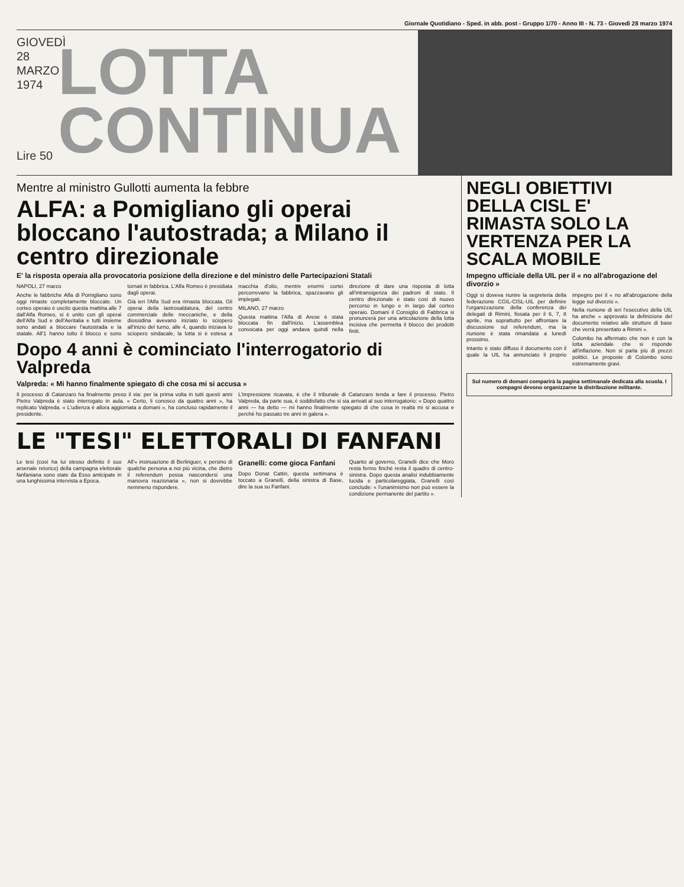Giornale Quotidiano - Sped. in abb. post - Gruppo 1/70 - Anno III - N. 73 - Giovedì 28 marzo 1974
GIOVEDÌ 28 MARZO 1974
Lire 50
LOTTA
CONTINUA
Mentre al ministro Gullotti aumenta la febbre
ALFA: a Pomigliano gli operai bloccano l'autostrada; a Milano il centro direzionale
E' la risposta operaia alla provocatoria posizione della direzione e del ministro delle Partecipazioni Statali
NAPOLI, 27 marzo
Anche le fabbriche Alfa di Pomigliano sono oggi rimaste completamente bloccate. Un corteo operaio è uscito questa mattina alle 7 dall'Alfa Romeo, si è unito con gli operai dell'Alfa Sud e dell'Aeritalia e tutti insieme sono andati a bloccare l'autostrada e la statale. All'1 hanno tolto il blocco e sono tornati in fabbrica. L'Alfa Romeo è presidiata dagli operai.
Già ieri l'Alfa Sud era rimasta bloccata. Gli operai della lastrosaldatura, del centro commerciale delle meccaniche, e della diossidina avevano iniziato lo sciopero all'inizio del turno, alle 4, quando iniziava lo sciopero sindacale, la lotta si è estesa a macchia d'olio, mentre enormi cortei percorrevano la fabbrica, spazzavano gli impiegati.
MILANO, 27 marzo
Questa mattina l'Alfa di Arese è stata bloccata fin dall'inizio. L'assemblea convocata per oggi andava quindi nella direzione di dare una risposta di lotta all'intransigenza dei padroni di stato. Il centro direzionale è stato così di nuovo percorso in lungo e in largo dal corteo operaio. Domani il Consiglio di Fabbrica si pronuncerà per una articolazione della lotta incisiva che permetta il blocco dei prodotti finiti.
Dopo 4 anni è cominciato l'interrogatorio di Valpreda
Valpreda: « Mi hanno finalmente spiegato di che cosa mi si accusa »
Il processo di Catanzaro ha finalmente preso il via: per la prima volta in tutti questi anni Pietro Valpreda è stato interrogato in aula. « Certo, li conosco da quattro anni », ha replicato Valpreda. « L'udienza è allora aggiornata a domani », ha concluso rapidamente il presidente.
L'impressione ricavata, è che il tribunale di Catanzaro tenda a fare il processo. Pietro Valpreda, da parte sua, è soddisfatto che si sia arrivati al suo interrogatorio: « Dopo quattro anni — ha detto — mi hanno finalmente spiegato di che cosa in realtà mi si accusa e perché ho passato tre anni in galera ».
LE "TESI" ELETTORALI DI FANFANI
Le tesi (così ha lui stesso definito il suo arsenale retorico) della campagna elettorale fanfaniana sono state da Esso anticipate in una lunghissima intervista a Epoca.
All'« insinuazione di Berlinguer, e persino di qualche persona a noi più vicina, che dietro il referendum possa nascondersi una manovra reazionaria », non si dovrebbe nemmeno rispondere.
Granelli: come gioca Fanfani
Dopo Donat Cattin, questa settimana è toccato a Granelli, della sinistra di Base, dire la sua su Fanfani.
Quanto al governo, Granelli dice che Moro resta fermo finché resta il quadro di centro-sinistra. Dopo questa analisi indubbiamente lucida e particolareggiata, Granelli così conclude: « l'unanimismo non può essere la condizione permanente del partito ».
NEGLI OBIETTIVI DELLA CISL E' RIMASTA SOLO LA VERTENZA PER LA SCALA MOBILE
Impegno ufficiale della UIL per il « no all'abrogazione del divorzio »
Oggi si doveva riunire la segreteria della federazione CGIL-CISL-UIL per definire l'organizzazione della conferenza dei delegati di Rimini, fissata per il 6, 7, 8 aprile, ma soprattutto per affrontare la discussione sul referendum, ma la riunione è stata rimandata a lunedì prossimo.
Intanto è stato diffuso il documento con il quale la UIL ha annunciato il proprio impegno per il « no all'abrogazione della legge sul divorzio ».
Nella riunione di ieri l'esecutivo della UIL ha anche « approvato la definizione del documento relativo alle strutture di base che verrà presentato a Rimini ».
Colombo ha affermato che non è con la lotta aziendale che si risponde all'inflazione. Non si parla più di prezzi politici. Le proposte di Colombo sono estremamente gravi.
Sul numero di domani comparirà la pagina settimanale dedicata alla scuola. I compagni devono organizzarne la distribuzione militante.